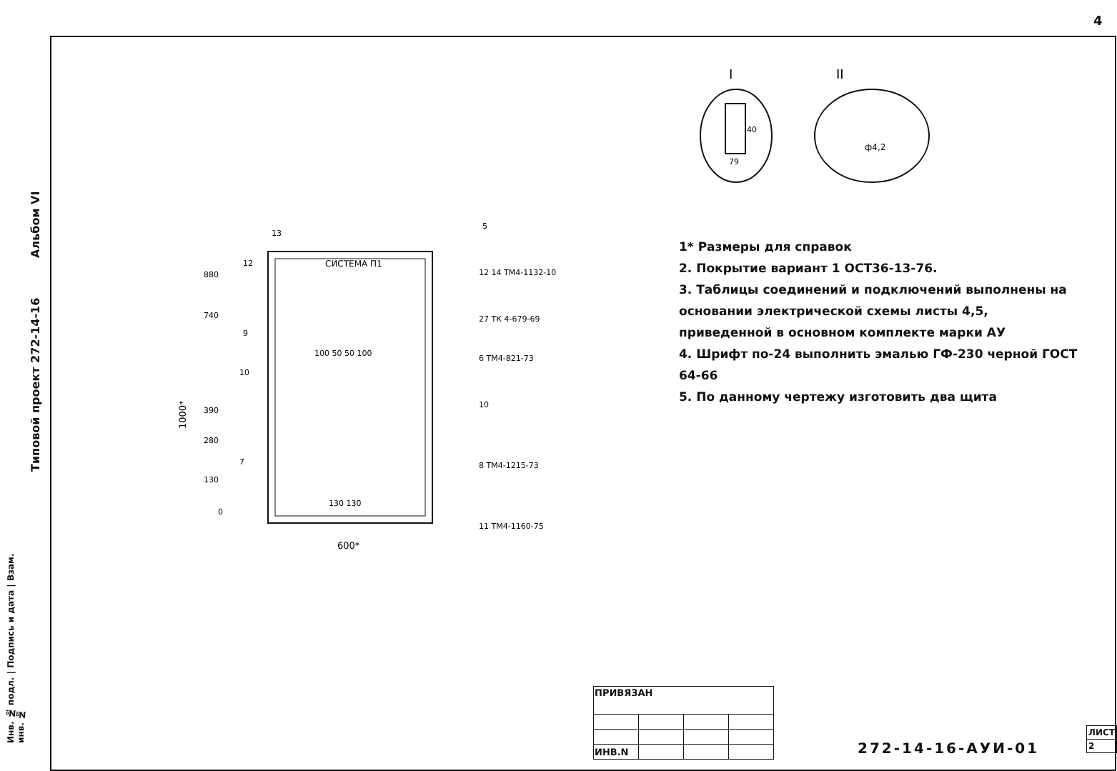4
Типовой проект 272-14-16 Альбом VI
Инв. № подл. | Подпись и дата | Взам. инв. №
I
II
40
79
ф4,2
СИСТЕМА П1
880
740
390
280
130
0
100 50 50 100
130 130
600*
1000*
12 14 ТМ4-1132-10
27 ТК 4-679-69
6 ТМ4-821-73
10
8 ТМ4-1215-73
11 ТМ4-1160-75
13
5
12
9
10
7
1* Размеры для справок
2. Покрытие вариант 1 ОСТ36-13-76.
3. Таблицы соединений и подключений выполнены на основании электрической схемы листы 4,5, приведенной в основном комплекте марки АУ
4. Шрифт по-24 выполнить эмалью ГФ-230 черной ГОСТ 64-66
5. По данному чертежу изготовить два щита
| ПРИВЯЗАН | | | |
| ИНВ.N | | | |
272-14-16-АУИ-01
| ЛИСТ |
| 2 |